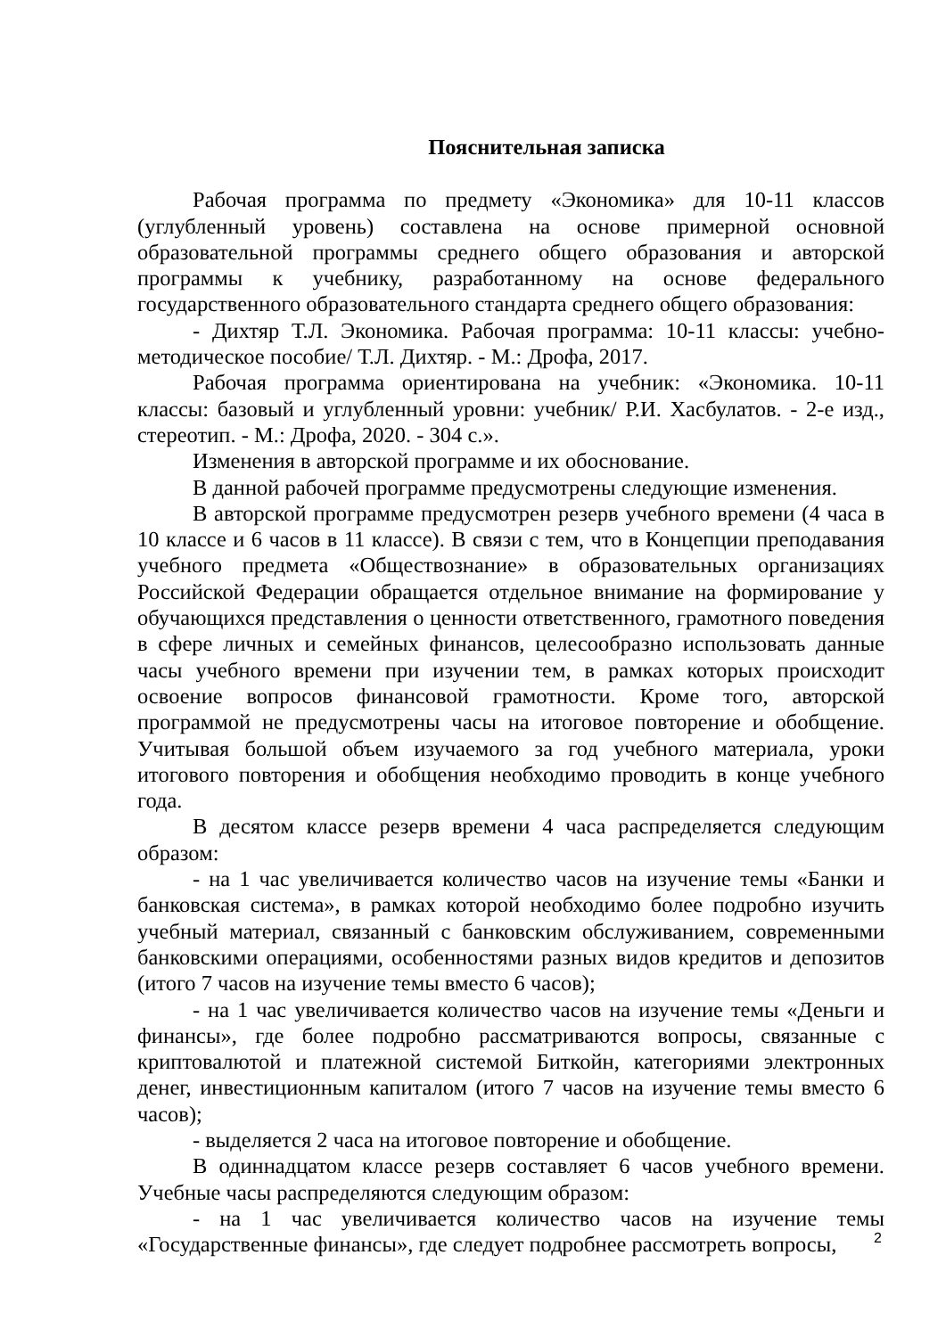Пояснительная записка
Рабочая программа по предмету «Экономика» для 10-11 классов (углубленный уровень) составлена на основе примерной основной образовательной программы среднего общего образования и авторской программы к учебнику, разработанному на основе федерального государственного образовательного стандарта среднего общего образования:
- Дихтяр Т.Л. Экономика. Рабочая программа: 10-11 классы: учебно-методическое пособие/ Т.Л. Дихтяр. - М.: Дрофа, 2017.
Рабочая программа ориентирована на учебник: «Экономика. 10-11 классы: базовый и углубленный уровни: учебник/ Р.И. Хасбулатов. - 2-е изд., стереотип. - М.: Дрофа, 2020. - 304 с.».
Изменения в авторской программе и их обоснование.
В данной рабочей программе предусмотрены следующие изменения.
В авторской программе предусмотрен резерв учебного времени (4 часа в 10 классе и 6 часов в 11 классе). В связи с тем, что в Концепции преподавания учебного предмета «Обществознание» в образовательных организациях Российской Федерации обращается отдельное внимание на формирование у обучающихся представления о ценности ответственного, грамотного поведения в сфере личных и семейных финансов, целесообразно использовать данные часы учебного времени при изучении тем, в рамках которых происходит освоение вопросов финансовой грамотности. Кроме того, авторской программой не предусмотрены часы на итоговое повторение и обобщение. Учитывая большой объем изучаемого за год учебного материала, уроки итогового повторения и обобщения необходимо проводить в конце учебного года.
В десятом классе резерв времени 4 часа распределяется следующим образом:
- на 1 час увеличивается количество часов на изучение темы «Банки и банковская система», в рамках которой необходимо более подробно изучить учебный материал, связанный с банковским обслуживанием, современными банковскими операциями, особенностями разных видов кредитов и депозитов (итого 7 часов на изучение темы вместо 6 часов);
- на 1 час увеличивается количество часов на изучение темы «Деньги и финансы», где более подробно рассматриваются вопросы, связанные с криптовалютой и платежной системой Биткойн, категориями электронных денег, инвестиционным капиталом (итого 7 часов на изучение темы вместо 6 часов);
- выделяется 2 часа на итоговое повторение и обобщение.
В одиннадцатом классе резерв составляет 6 часов учебного времени. Учебные часы распределяются следующим образом:
- на 1 час увеличивается количество часов на изучение темы «Государственные финансы», где следует подробнее рассмотреть вопросы,
2